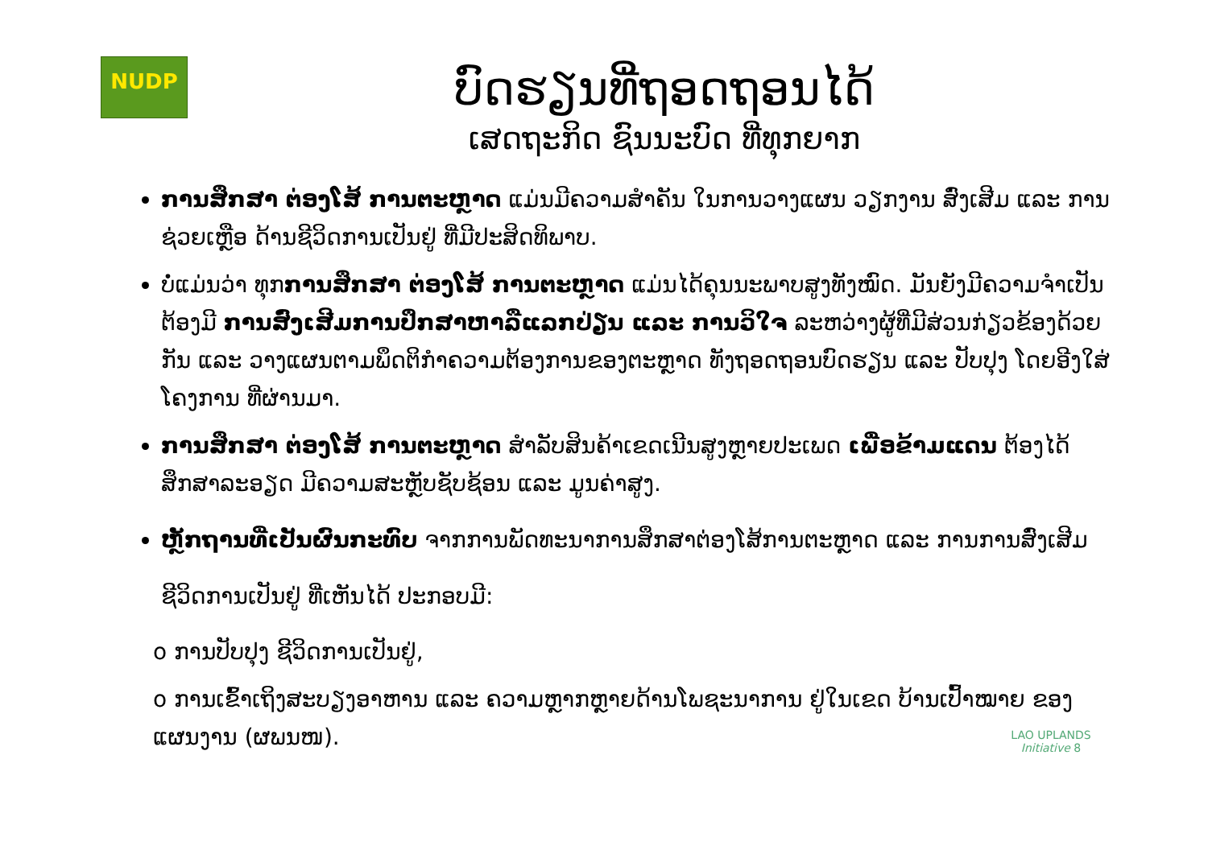NUDP
ບົດຮຽນທີ່ຖອດຖອນໄດ້
ເສດຖະກິດ ຊົນນະບົດ ທີ່ທຸກຍາກ
ການສຶກສາ ຕ່ອງໂສ້ ການຕະຫຼາດ ແມ່ນມີຄວາມສຳຄັນ ໃນການວາງແຜນ ວຽກງານ ສົ່ງເສີມ ແລະ ການຊ່ວຍເຫຼືອ ດ້ານຊີວິດການເປັນຢູ່ ທີ່ມີປະສິດທິພາບ.
ບໍ່ແມ່ນວ່າ ທຸກການສຶກສາ ຕ່ອງໂສ້ ການຕະຫຼາດ ແມ່ນໄດ້ຄຸນນະພາບສູງທັງໝົດ. ມັນຍັງມີຄວາມຈຳເປັນຕ້ອງມີ ການສົ່ງເສີມການປຶກສາຫາລືແລກປ່ຽນ ແລະ ການວິໃຈ ລະຫວ່າງຜູ້ທີ່ມີສ່ວນກ່ຽວຂ້ອງດ້ວຍກັນ ແລະ ວາງແຜນຕາມພຶດຕິກຳຄວາມຕ້ອງການຂອງຕະຫຼາດ ທັງຖອດຖອນບົດຮຽນ ແລະ ປັບປຸງ ໂດຍອີງໃສ່ໂຄງການ ທີ່ຜ່ານມາ.
ການສຶກສາ ຕ່ອງໂສ້ ການຕະຫຼາດ ສຳລັບສິນຄ້າເຂດເນີນສູງຫຼາຍປະເພດ ເພື່ອຂ້າມແດນ ຕ້ອງໄດ້ສຶກສາລະອຽດ ມີຄວາມສະຫຼັບຊັບຊ້ອນ ແລະ ມູນຄ່າສູງ.
ຫຼັກຖານທີ່ເປັນຜົນກະທົບ ຈາກການພັດທະນາການສຶກສາຕ່ອງໂສ້ການຕະຫຼາດ ແລະ ການການສົ່ງເສີມຊີວິດການເປັນຢູ່ ທີ່ເຫັນໄດ້ ປະກອບມີ:
o ການປັບປຸງ ຊີວິດການເປັນຢູ່,
o ການເຂົ້າເຖິງສະບຽງອາຫານ ແລະ ຄວາມຫຼາກຫຼາຍດ້ານໂພຊະນາການ ຢູ່ໃນເຂດ ບ້ານເປົ້າໝາຍ ຂອງແຜນງານ (ຜພນໜ).
LAO UPLANDS
Initiative 8